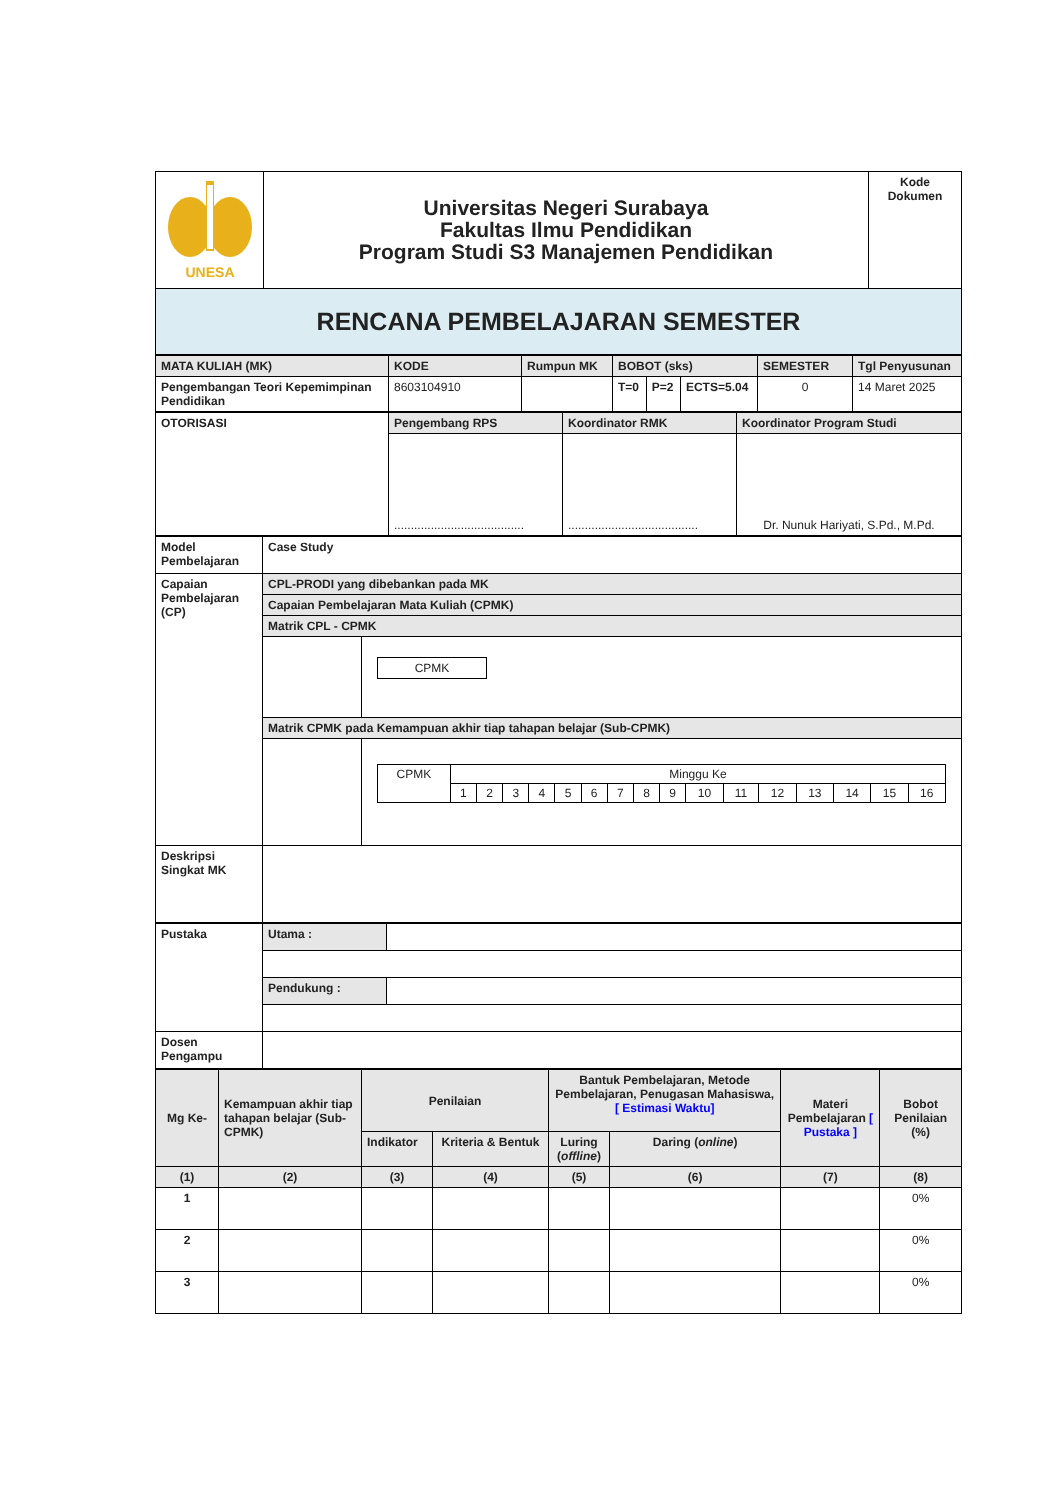| UNESA | Universitas Negeri Surabaya Fakultas Ilmu Pendidikan Program Studi S3 Manajemen Pendidikan | Kode Dokumen |
| RENCANA PEMBELAJARAN SEMESTER | | |
| MATA KULIAH (MK) | KODE | Rumpun MK | BOBOT (sks) | | | SEMESTER | Tgl Penyusunan |
| --- | --- | --- | --- | --- | --- | --- | --- |
| Pengembangan Teori Kepemimpinan Pendidikan | 8603104910 | | T=0 | P=2 | ECTS=5.04 | 0 | 14 Maret 2025 |
| OTORISASI | Pengembang RPS | Koordinator RMK | Koordinator Program Studi |
| --- | --- | --- | --- |
| | ....................................... | ....................................... | Dr. Nunuk Hariyati, S.Pd., M.Pd. |
| Model Pembelajaran | Case Study | |
| --- | --- | --- |
| Capaian Pembelajaran (CP) | CPL-PRODI yang dibebankan pada MK | |
| | Capaian Pembelajaran Mata Kuliah (CPMK) | |
| | Matrik CPL - CPMK | |
| | | / CPMK / |
| | Matrik CPMK pada Kemampuan akhir tiap tahapan belajar (Sub-CPMK) | |
| | | / CPMK / Minggu Ke / / / / / / / / / / / / / / / / / / 1 / 2 / 3 / 4 / 5 / 6 / 7 / 8 / 9 / 10 / 11 / 12 / 13 / 14 / 15 / 16 / |
| Deskripsi Singkat MK | | |
| Pustaka | Utama : | |
| | Pendukung : | |
| Dosen Pengampu | | |
| Mg Ke- | Kemampuan akhir tiap tahapan belajar (Sub-CPMK) | Penilaian | | Bantuk Pembelajaran, Metode Pembelajaran, Penugasan Mahasiswa, [ Estimasi Waktu] | | Materi Pembelajaran [ Pustaka ] | Bobot Penilaian (%) |
| --- | --- | --- | --- | --- | --- | --- | --- |
| | | Indikator | Kriteria & Bentuk | Luring ( offline ) | Daring ( online ) | | |
| (1) | (2) | (3) | (4) | (5) | (6) | (7) | (8) |
| 1 | | | | | | | 0% |
| 2 | | | | | | | 0% |
| 3 | | | | | | | 0% |